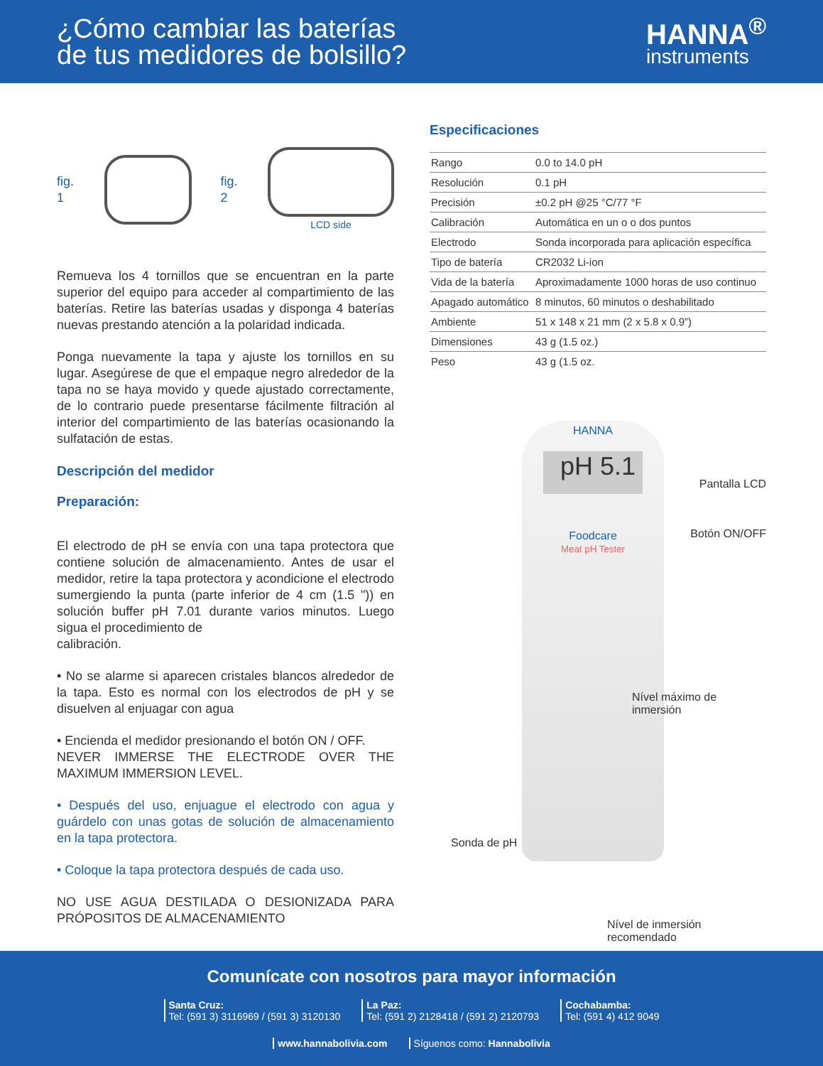¿Cómo cambiar las baterías
de tus medidores de bolsillo?
HANNA<sup>®</sup>
instruments
fig. 1 fig. 2
LCD side
Remueva los 4 tornillos que se encuentran en la parte superior del equipo para acceder al compartimiento de las baterías. Retire las baterías usadas y disponga 4 baterías nuevas prestando atención a la polaridad indicada.
Ponga nuevamente la tapa y ajuste los tornillos en su lugar. Asegúrese de que el empaque negro alrededor de la tapa no se haya movido y quede ajustado correctamente, de lo contrario puede presentarse fácilmente filtración al interior del compartimiento de las baterías ocasionando la sulfatación de estas.
Descripción del medidor
Preparación:
El electrodo de pH se envía con una tapa protectora que contiene solución de almacenamiento. Antes de usar el medidor, retire la tapa protectora y acondicione el electrodo sumergiendo la punta (parte inferior de 4 cm (1.5 ")) en solución buffer pH 7.01 durante varios minutos. Luego sigua el procedimiento de
calibración.
• No se alarme si aparecen cristales blancos alrededor de la tapa. Esto es normal con los electrodos de pH y se disuelven al enjuagar con agua
• Encienda el medidor presionando el botón ON / OFF.
NEVER IMMERSE THE ELECTRODE OVER THE MAXIMUM IMMERSION LEVEL.
• Después del uso, enjuague el electrodo con agua y guárdelo con unas gotas de solución de almacenamiento en la tapa protectora.
• Coloque la tapa protectora después de cada uso.
NO USE AGUA DESTILADA O DESIONIZADA PARA PRÓPOSITOS DE ALMACENAMIENTO
Especificaciones
| Rango | 0.0 to 14.0 pH |
| Resolución | 0.1 pH |
| Precisión | ±0.2 pH @25 °C/77 °F |
| Calibración | Automática en un o o dos puntos |
| Electrodo | Sonda incorporada para aplicación específica |
| Tipo de batería | CR2032 Li-ion |
| Vida de la batería | Aproximadamente 1000 horas de uso continuo |
| Apagado automático | 8 minutos, 60 minutos o deshabilitado |
| Ambiente | 51 x 148 x 21 mm (2 x 5.8 x 0.9”) |
| Dimensiones | 43 g (1.5 oz.) |
| Peso | 43 g (1.5 oz. |
HANNA
pH 5.1
Foodcare
Meat pH Tester
Pantalla LCD
Botón ON/OFF
Nível máximo de
inmersión
Sonda de pH
Nível de inmersión
recomendado
Comunícate con nosotros para mayor información
Santa Cruz:
Tel: (591 3) 3116969 / (591 3) 3120130
La Paz:
Tel: (591 2) 2128418 / (591 2) 2120793
Cochabamba:
Tel: (591 4) 412 9049
www.hannabolivia.com Síguenos como: Hannabolivia